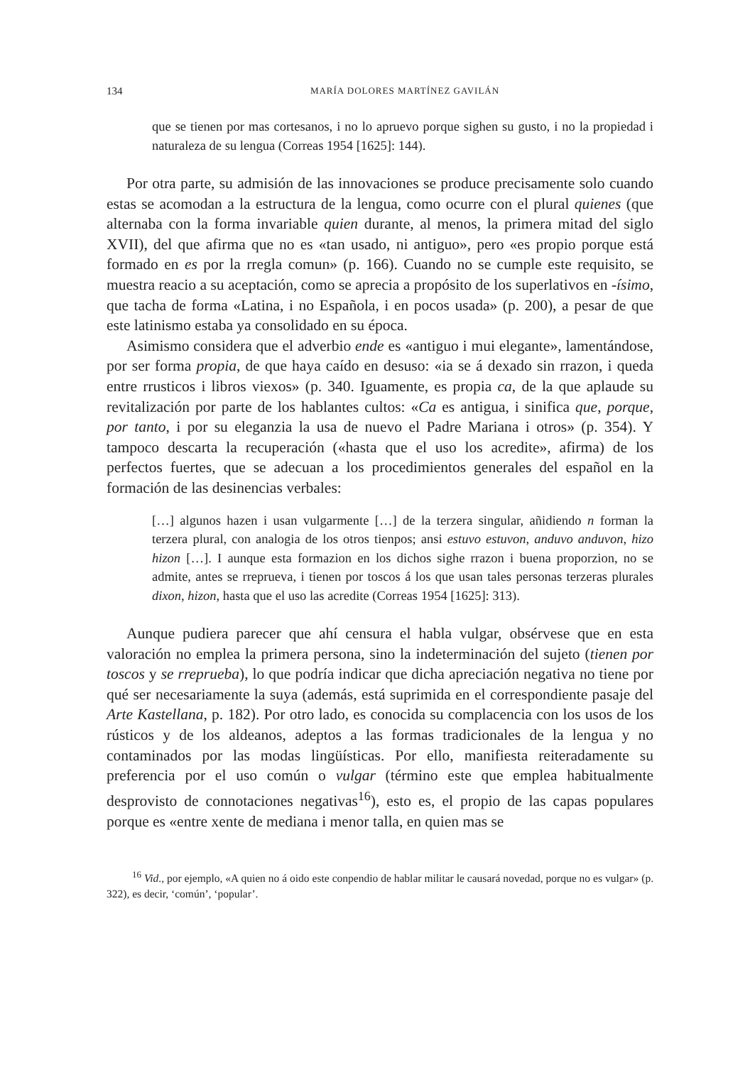134 MARÍA DOLORES MARTÍNEZ GAVILÁN
que se tienen por mas cortesanos, i no lo apruevo porque sighen su gusto, i no la propiedad i naturaleza de su lengua (Correas 1954 [1625]: 144).
Por otra parte, su admisión de las innovaciones se produce precisamente solo cuando estas se acomodan a la estructura de la lengua, como ocurre con el plural quienes (que alternaba con la forma invariable quien durante, al menos, la primera mitad del siglo XVII), del que afirma que no es «tan usado, ni antiguo», pero «es propio porque está formado en es por la rregla comun» (p. 166). Cuando no se cumple este requisito, se muestra reacio a su aceptación, como se aprecia a propósito de los superlativos en -ísimo, que tacha de forma «Latina, i no Española, i en pocos usada» (p. 200), a pesar de que este latinismo estaba ya consolidado en su época.
Asimismo considera que el adverbio ende es «antiguo i mui elegante», lamentándose, por ser forma propia, de que haya caído en desuso: «ia se á dexado sin rrazon, i queda entre rrusticos i libros viexos» (p. 340. Iguamente, es propia ca, de la que aplaude su revitalización por parte de los hablantes cultos: «Ca es antigua, i sinifica que, porque, por tanto, i por su eleganzia la usa de nuevo el Padre Mariana i otros» (p. 354). Y tampoco descarta la recuperación («hasta que el uso los acredite», afirma) de los perfectos fuertes, que se adecuan a los procedimientos generales del español en la formación de las desinencias verbales:
[…] algunos hazen i usan vulgarmente […] de la terzera singular, añidiendo n forman la terzera plural, con analogia de los otros tienpos; ansi estuvo estuvon, anduvo anduvon, hizo hizon […]. I aunque esta formazion en los dichos sighe rrazon i buena proporzion, no se admite, antes se rreprueva, i tienen por toscos á los que usan tales personas terzeras plurales dixon, hizon, hasta que el uso las acredite (Correas 1954 [1625]: 313).
Aunque pudiera parecer que ahí censura el habla vulgar, obsérvese que en esta valoración no emplea la primera persona, sino la indeterminación del sujeto (tienen por toscos y se rreprueba), lo que podría indicar que dicha apreciación negativa no tiene por qué ser necesariamente la suya (además, está suprimida en el correspondiente pasaje del Arte Kastellana, p. 182). Por otro lado, es conocida su complacencia con los usos de los rústicos y de los aldeanos, adeptos a las formas tradicionales de la lengua y no contaminados por las modas lingüísticas. Por ello, manifiesta reiteradamente su preferencia por el uso común o vulgar (término este que emplea habitualmente desprovisto de connotaciones negativas<sup>16</sup>), esto es, el propio de las capas populares porque es «entre xente de mediana i menor talla, en quien mas se
<sup>16</sup> Vid., por ejemplo, «A quien no á oido este conpendio de hablar militar le causará novedad, porque no es vulgar» (p. 322), es decir, ‘común’, ‘popular’.